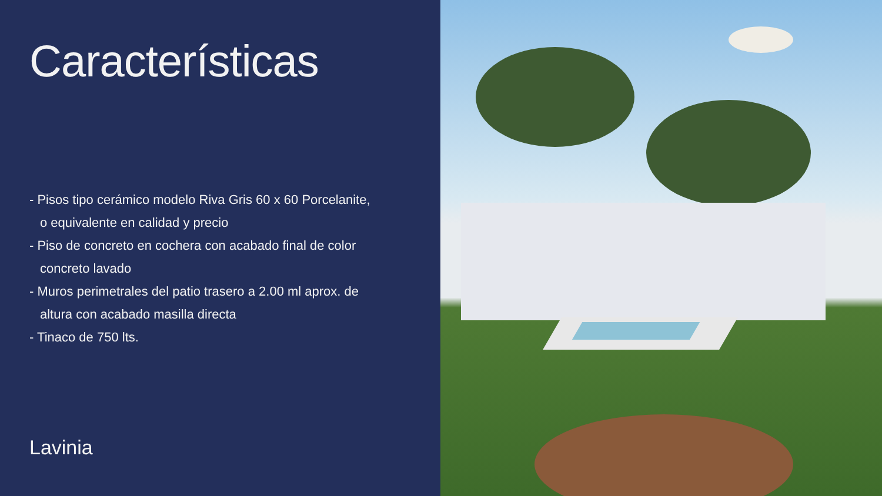Características
- Pisos tipo cerámico modelo Riva Gris 60 x 60 Porcelanite,
o equivalente en calidad y precio
- Piso de concreto en cochera con acabado final de color
concreto lavado
- Muros perimetrales del patio trasero a 2.00 ml aprox. de
altura con acabado masilla directa
- Tinaco de 750 lts.
Lavinia